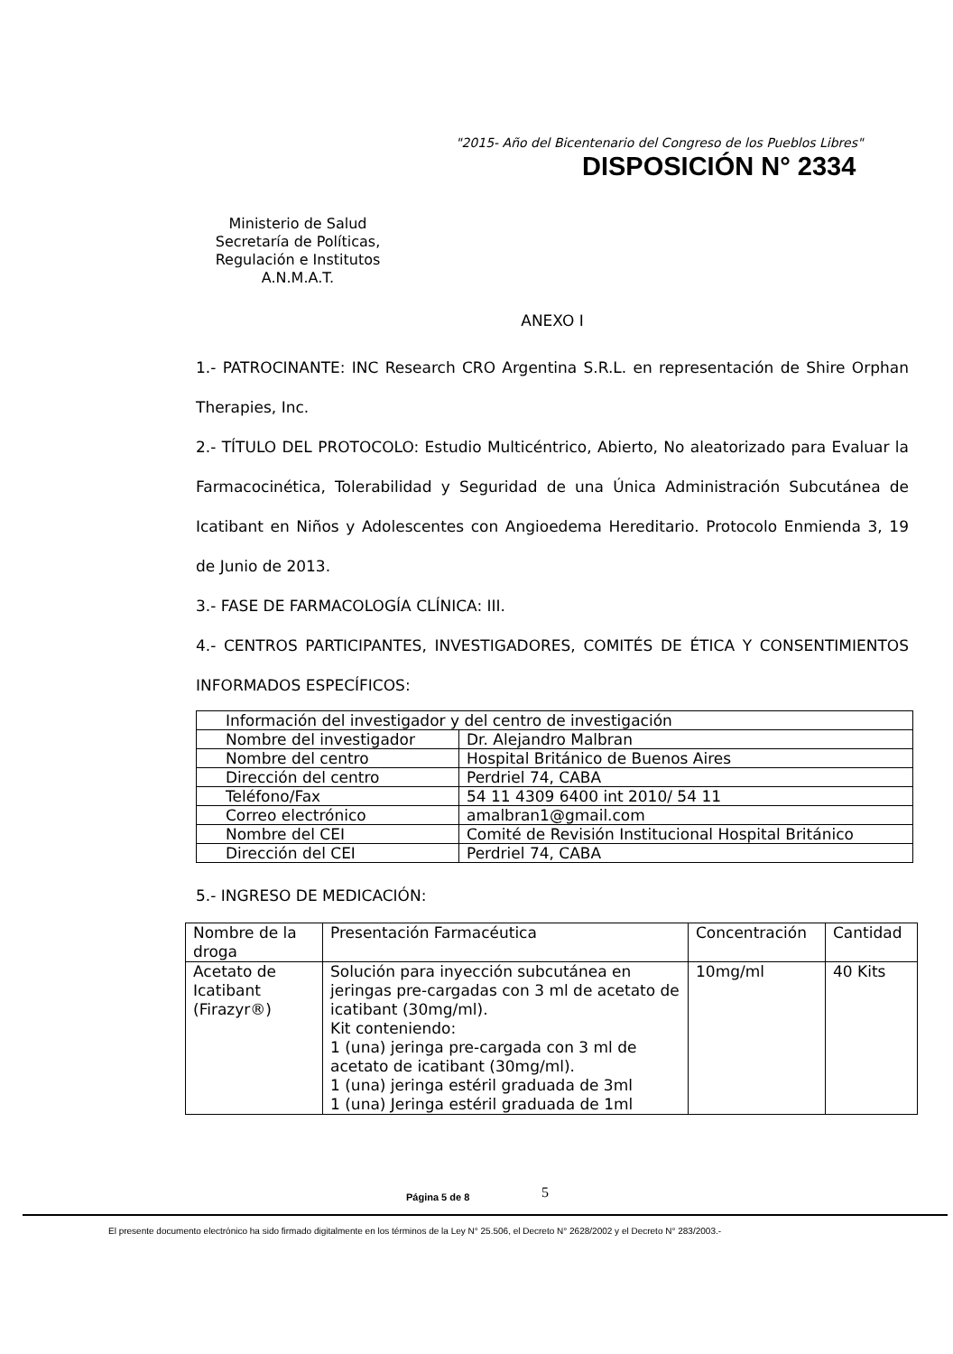"2015- Año del Bicentenario del Congreso de los Pueblos Libres"
DISPOSICIÓN N° 2334
Ministerio de Salud
Secretaría de Políticas,
Regulación e Institutos
A.N.M.A.T.
ANEXO I
1.- PATROCINANTE: INC Research CRO Argentina S.R.L. en representación de Shire Orphan Therapies, Inc.
2.- TÍTULO DEL PROTOCOLO: Estudio Multicéntrico, Abierto, No aleatorizado para Evaluar la Farmacocinética, Tolerabilidad y Seguridad de una Única Administración Subcutánea de Icatibant en Niños y Adolescentes con Angioedema Hereditario. Protocolo Enmienda 3, 19 de Junio de 2013.
3.- FASE DE FARMACOLOGÍA CLÍNICA: III.
4.- CENTROS PARTICIPANTES, INVESTIGADORES, COMITÉS DE ÉTICA Y CONSENTIMIENTOS INFORMADOS ESPECÍFICOS:
| Información del investigador y del centro de investigación | |
| --- | --- |
| Nombre del investigador | Dr. Alejandro Malbran |
| Nombre del centro | Hospital Británico de Buenos Aires |
| Dirección del centro | Perdriel 74, CABA |
| Teléfono/Fax | 54 11 4309 6400 int 2010/ 54 11 |
| Correo electrónico | amalbran1@gmail.com |
| Nombre del CEI | Comité de Revisión Institucional Hospital Británico |
| Dirección del CEI | Perdriel 74, CABA |
5.- INGRESO DE MEDICACIÓN:
| Nombre de la droga | Presentación Farmacéutica | Concentración | Cantidad |
| --- | --- | --- | --- |
| Acetato de Icatibant (Firazyr®) | Solución para inyección subcutánea en jeringas pre-cargadas con 3 ml de acetato de icatibant (30mg/ml). Kit conteniendo: 1 (una) jeringa pre-cargada con 3 ml de acetato de icatibant (30mg/ml). 1 (una) jeringa estéril graduada de 3ml 1 (una) Jeringa estéril graduada de 1ml | 10mg/ml | 40 Kits |
Página 5 de 8 5
El presente documento electrónico ha sido firmado digitalmente en los términos de la Ley N° 25.506, el Decreto N° 2628/2002 y el Decreto N° 283/2003.-